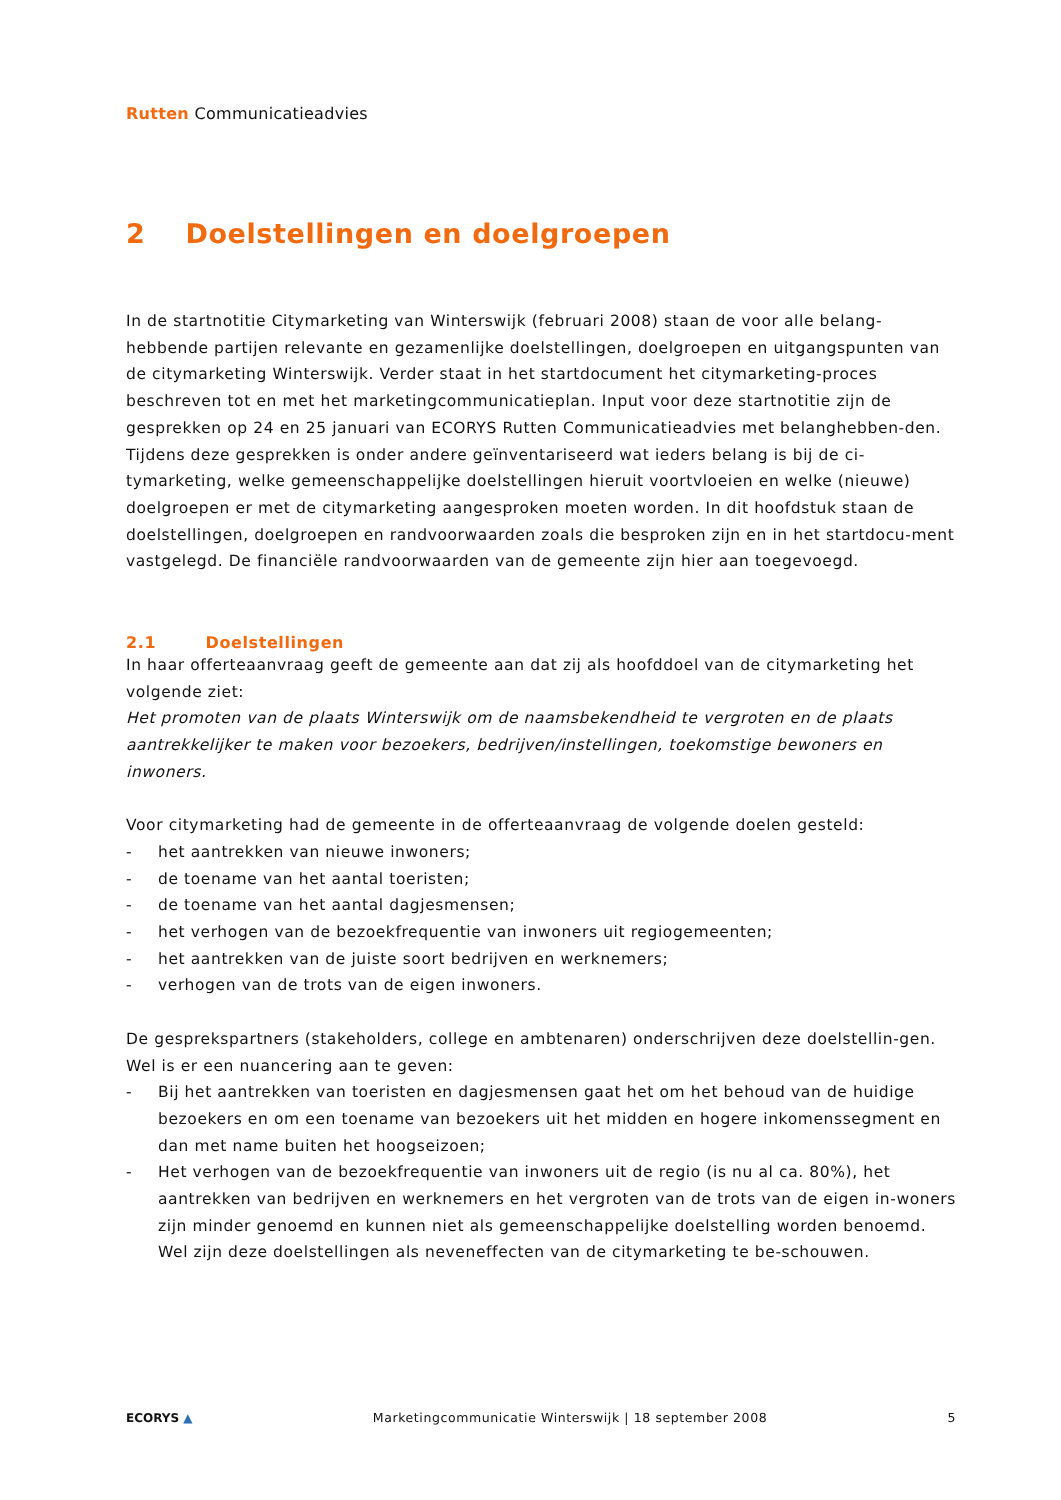Rutten Communicatieadvies
2 Doelstellingen en doelgroepen
In de startnotitie Citymarketing van Winterswijk (februari 2008) staan de voor alle belang-hebbende partijen relevante en gezamenlijke doelstellingen, doelgroepen en uitgangspunten van de citymarketing Winterswijk. Verder staat in het startdocument het citymarketing-proces beschreven tot en met het marketingcommunicatieplan. Input voor deze startnotitie zijn de gesprekken op 24 en 25 januari van ECORYS Rutten Communicatieadvies met belanghebben-den. Tijdens deze gesprekken is onder andere geïnventariseerd wat ieders belang is bij de ci-tymarketing, welke gemeenschappelijke doelstellingen hieruit voortvloeien en welke (nieuwe) doelgroepen er met de citymarketing aangesproken moeten worden. In dit hoofdstuk staan de doelstellingen, doelgroepen en randvoorwaarden zoals die besproken zijn en in het startdocu-ment vastgelegd. De financiële randvoorwaarden van de gemeente zijn hier aan toegevoegd.
2.1 Doelstellingen
In haar offerteaanvraag geeft de gemeente aan dat zij als hoofddoel van de citymarketing het volgende ziet:
Het promoten van de plaats Winterswijk om de naamsbekendheid te vergroten en de plaats aantrekkelijker te maken voor bezoekers, bedrijven/instellingen, toekomstige bewoners en inwoners.
Voor citymarketing had de gemeente in de offerteaanvraag de volgende doelen gesteld:
- het aantrekken van nieuwe inwoners;
- de toename van het aantal toeristen;
- de toename van het aantal dagjesmensen;
- het verhogen van de bezoekfrequentie van inwoners uit regiogemeenten;
- het aantrekken van de juiste soort bedrijven en werknemers;
- verhogen van de trots van de eigen inwoners.
De gesprekspartners (stakeholders, college en ambtenaren) onderschrijven deze doelstellin-gen. Wel is er een nuancering aan te geven:
- Bij het aantrekken van toeristen en dagjesmensen gaat het om het behoud van de huidige bezoekers en om een toename van bezoekers uit het midden en hogere inkomenssegment en dan met name buiten het hoogseizoen;
- Het verhogen van de bezoekfrequentie van inwoners uit de regio (is nu al ca. 80%), het aantrekken van bedrijven en werknemers en het vergroten van de trots van de eigen in-woners zijn minder genoemd en kunnen niet als gemeenschappelijke doelstelling worden benoemd. Wel zijn deze doelstellingen als neveneffecten van de citymarketing te be-schouwen.
ECORYS ▲ Marketingcommunicatie Winterswijk | 18 september 2008 5